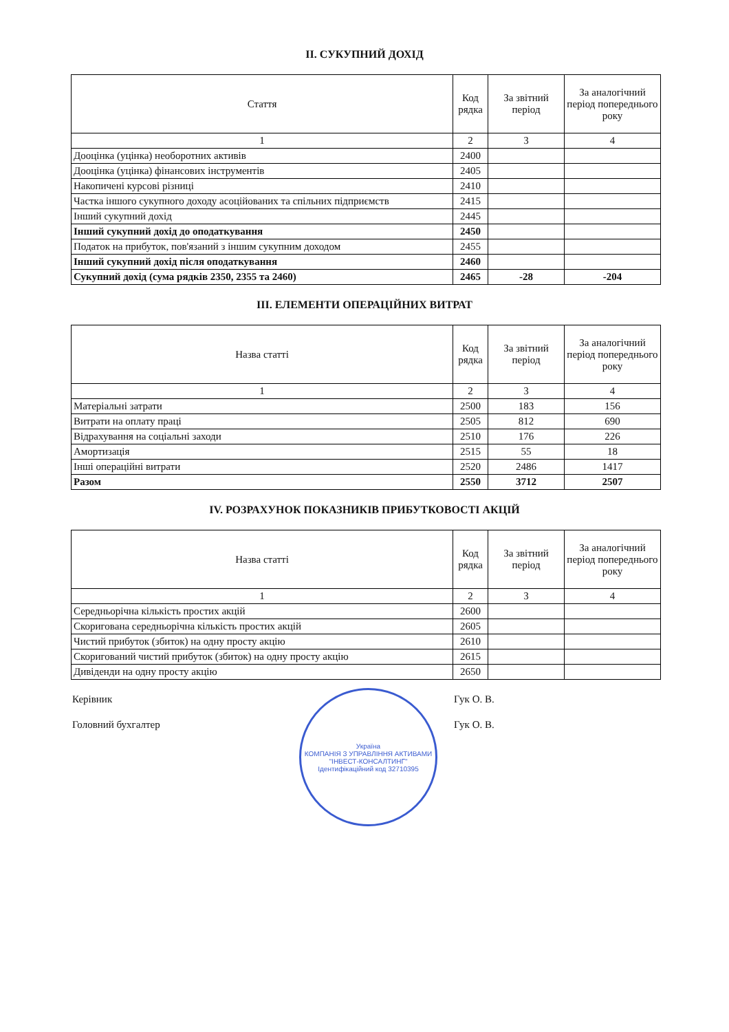II. СУКУПНИЙ ДОХІД
| Стаття | Код рядка | За звітний період | За аналогічний період попереднього року |
| --- | --- | --- | --- |
| 1 | 2 | 3 | 4 |
| Дооцінка (уцінка) необоротних активів | 2400 | | |
| Дооцінка (уцінка) фінансових інструментів | 2405 | | |
| Накопичені курсові різниці | 2410 | | |
| Частка іншого сукупного доходу асоційованих та спільних підприємств | 2415 | | |
| Інший сукупний дохід | 2445 | | |
| Інший сукупний дохід до оподаткування | 2450 | | |
| Податок на прибуток, пов'язаний з іншим сукупним доходом | 2455 | | |
| Інший сукупний дохід після оподаткування | 2460 | | |
| Сукупний дохід (сума рядків 2350, 2355 та 2460) | 2465 | -28 | -204 |
III. ЕЛЕМЕНТИ ОПЕРАЦІЙНИХ ВИТРАТ
| Назва статті | Код рядка | За звітний період | За аналогічний період попереднього року |
| --- | --- | --- | --- |
| 1 | 2 | 3 | 4 |
| Матеріальні затрати | 2500 | 183 | 156 |
| Витрати на оплату праці | 2505 | 812 | 690 |
| Відрахування на соціальні заходи | 2510 | 176 | 226 |
| Амортизація | 2515 | 55 | 18 |
| Інші операційні витрати | 2520 | 2486 | 1417 |
| Разом | 2550 | 3712 | 2507 |
IV. РОЗРАХУНОК ПОКАЗНИКІВ ПРИБУТКОВОСТІ АКЦІЙ
| Назва статті | Код рядка | За звітний період | За аналогічний період попереднього року |
| --- | --- | --- | --- |
| 1 | 2 | 3 | 4 |
| Середньорічна кількість простих акцій | 2600 | | |
| Скоригована середньорічна кількість простих акцій | 2605 | | |
| Чистий прибуток (збиток) на одну просту акцію | 2610 | | |
| Скоригований чистий прибуток (збиток) на одну просту акцію | 2615 | | |
| Дивіденди на одну просту акцію | 2650 | | |
Керівник Гук О. В.
Головний бухгалтер Гук О. В.
Україна
КОМПАНІЯ З УПРАВЛІННЯ АКТИВАМИ
"ІНВЕСТ-КОНСАЛТИНГ"
Ідентифікаційний код 32710395